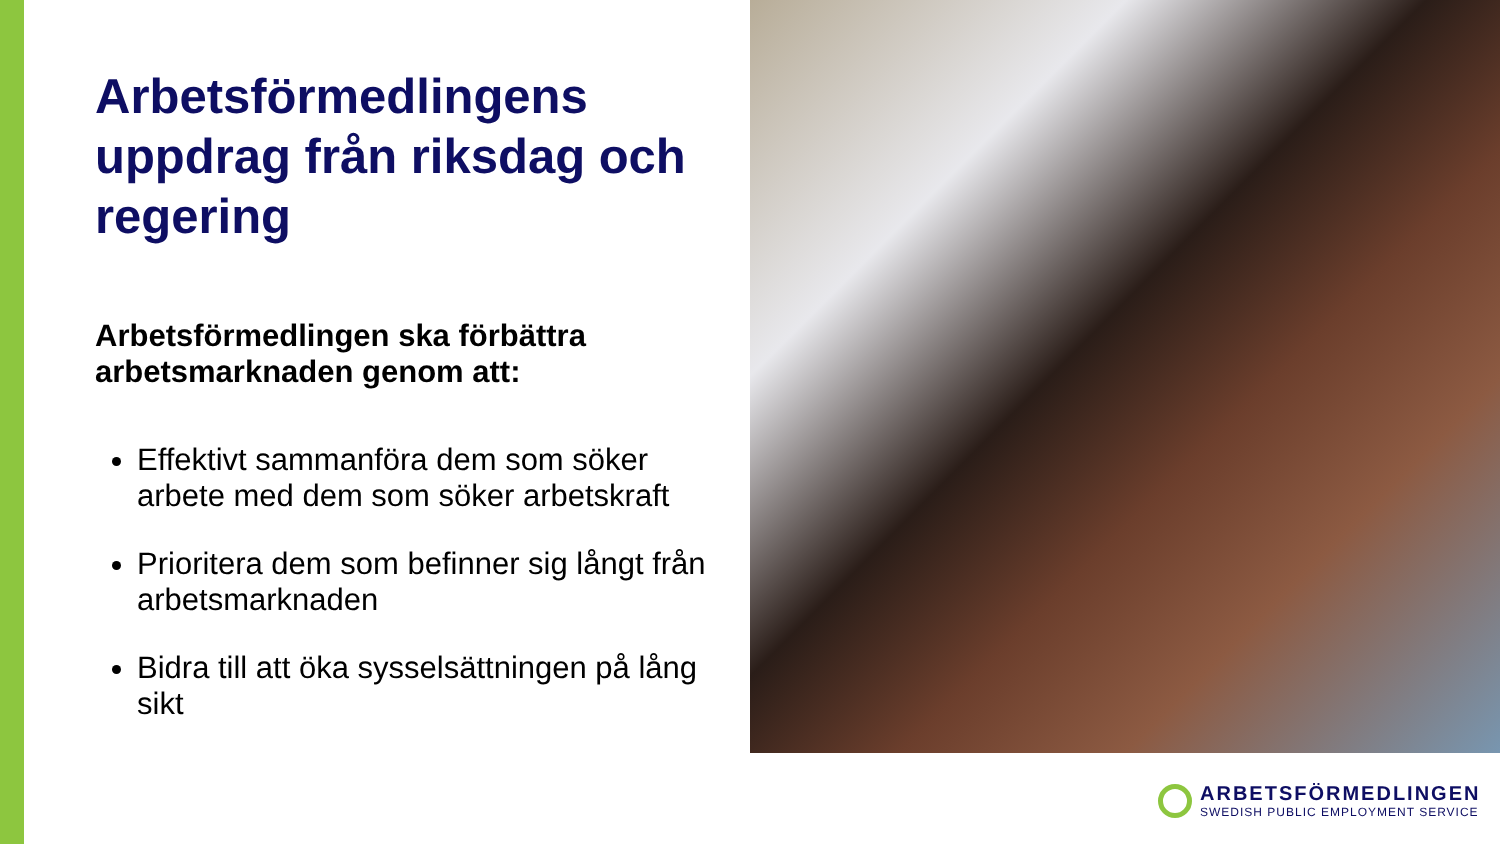Arbetsförmedlingens uppdrag från riksdag och regering
Arbetsförmedlingen ska förbättra arbetsmarknaden genom att:
Effektivt sammanföra dem som söker arbete med dem som söker arbetskraft
Prioritera dem som befinner sig långt från arbetsmarknaden
Bidra till att öka sysselsättningen på lång sikt
ARBETSFÖRMEDLINGEN
SWEDISH PUBLIC EMPLOYMENT SERVICE